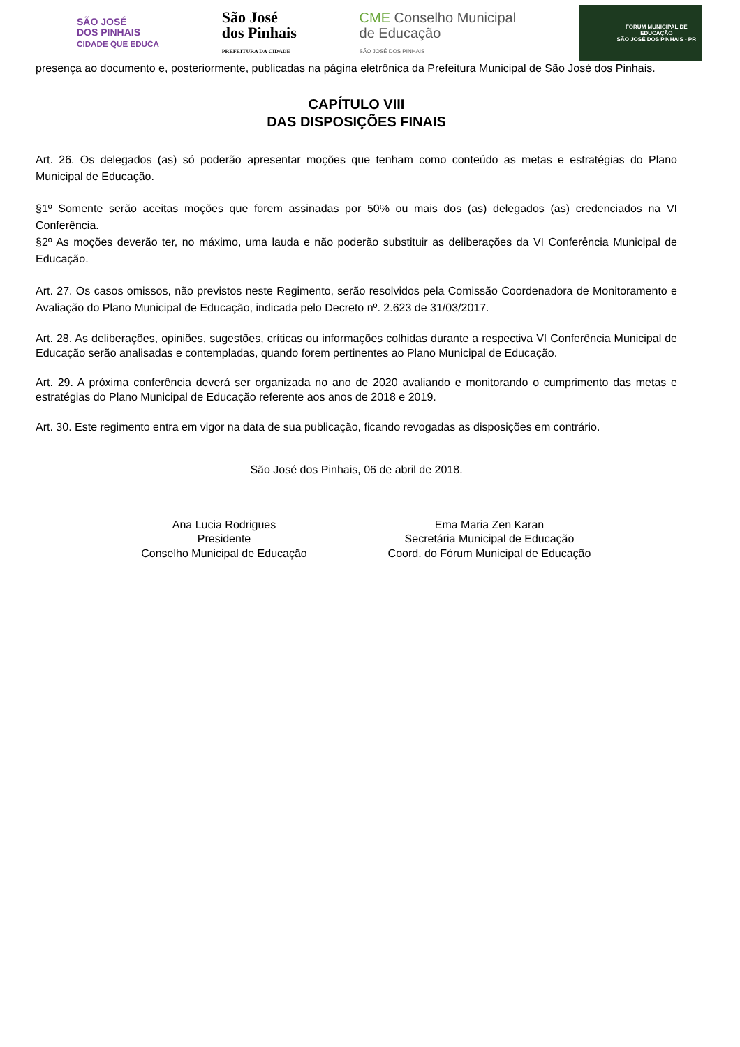SÃO JOSÉ
DOS PINHAIS
CIDADE QUE EDUCA
São José
dos Pinhais
PREFEITURA DA CIDADE
CME Conselho Municipal
de Educação
SÃO JOSÉ DOS PINHAIS
FÓRUM MUNICIPAL DE
EDUCAÇÃO
SÃO JOSÉ DOS PINHAIS - PR
presença ao documento e, posteriormente, publicadas na página eletrônica da Prefeitura Municipal de São José dos Pinhais.
CAPÍTULO VIII
DAS DISPOSIÇÕES FINAIS
Art. 26. Os delegados (as) só poderão apresentar moções que tenham como conteúdo as metas e estratégias do Plano Municipal de Educação.
§1º Somente serão aceitas moções que forem assinadas por 50% ou mais dos (as) delegados (as) credenciados na VI Conferência.
§2º As moções deverão ter, no máximo, uma lauda e não poderão substituir as deliberações da VI Conferência Municipal de Educação.
Art. 27. Os casos omissos, não previstos neste Regimento, serão resolvidos pela Comissão Coordenadora de Monitoramento e Avaliação do Plano Municipal de Educação, indicada pelo Decreto nº. 2.623 de 31/03/2017.
Art. 28. As deliberações, opiniões, sugestões, críticas ou informações colhidas durante a respectiva VI Conferência Municipal de Educação serão analisadas e contempladas, quando forem pertinentes ao Plano Municipal de Educação.
Art. 29. A próxima conferência deverá ser organizada no ano de 2020 avaliando e monitorando o cumprimento das metas e estratégias do Plano Municipal de Educação referente aos anos de 2018 e 2019.
Art. 30. Este regimento entra em vigor na data de sua publicação, ficando revogadas as disposições em contrário.
São José dos Pinhais, 06 de abril de 2018.
Ana Lucia Rodrigues
Presidente
Conselho Municipal de Educação
Ema Maria Zen Karan
Secretária Municipal de Educação
Coord. do Fórum Municipal de Educação